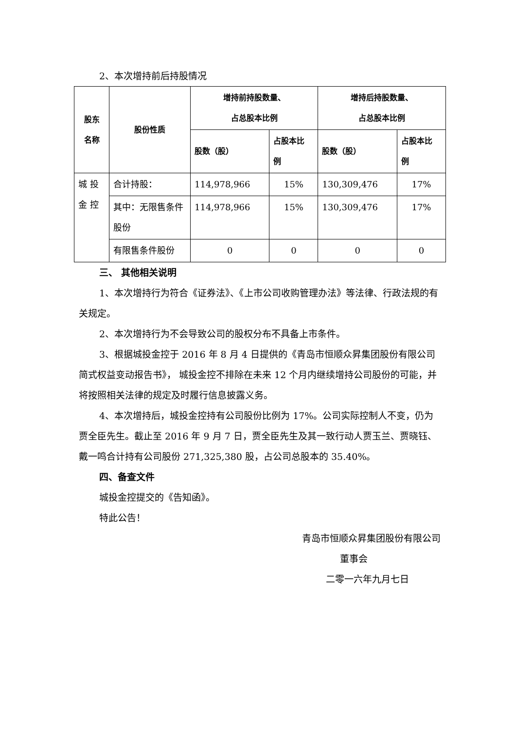2、本次增持前后持股情况
| 股东 名称 | 股份性质 | 增持前持股数量、 占总股本比例 | | 增持后持股数量、 占总股本比例 | |
| --- | --- | --- | --- | --- | --- |
| | | 股数（股） | 占股本比 例 | 股数（股） | 占股本比 例 |
| 城 投 金 控 | 合计持股： | 114,978,966 | 15% | 130,309,476 | 17% |
| | 其中：无限售条件股份 | 114,978,966 | 15% | 130,309,476 | 17% |
| | 有限售条件股份 | 0 | 0 | 0 | 0 |
三、 其他相关说明
1、本次增持行为符合《证券法》、《上市公司收购管理办法》等法律、行政法规的有关规定。
2、本次增持行为不会导致公司的股权分布不具备上市条件。
3、根据城投金控于 2016 年 8 月 4 日提供的《青岛市恒顺众昇集团股份有限公司简式权益变动报告书》， 城投金控不排除在未来 12 个月内继续增持公司股份的可能，并将按照相关法律的规定及时履行信息披露义务。
4、本次增持后，城投金控持有公司股份比例为 17%。公司实际控制人不变，仍为贾全臣先生。截止至 2016 年 9 月 7 日，贾全臣先生及其一致行动人贾玉兰、贾晓钰、戴一鸣合计持有公司股份 271,325,380 股，占公司总股本的 35.40%。
四、备查文件
城投金控提交的《告知函》。
特此公告！
青岛市恒顺众昇集团股份有限公司
董事会
二零一六年九月七日